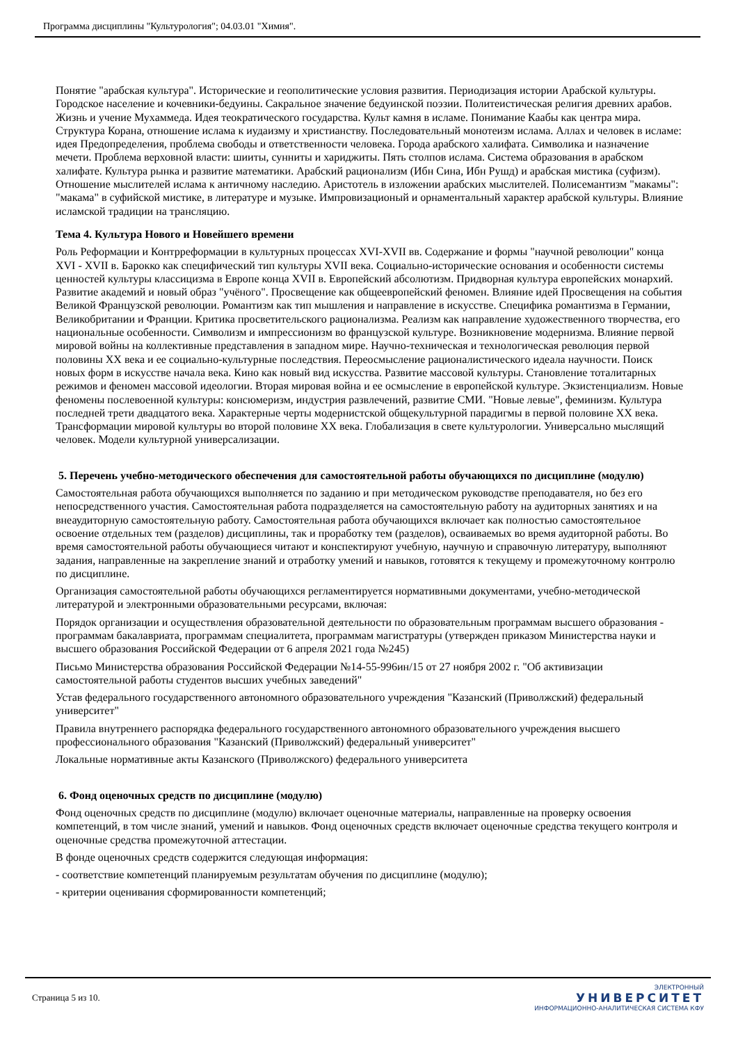Программа дисциплины "Культурология"; 04.03.01 "Химия".
Понятие "арабская культура". Исторические и геополитические условия развития. Периодизация истории Арабской культуры. Городское население и кочевники-бедуины. Сакральное значение бедуинской поэзии. Политеистическая религия древних арабов. Жизнь и учение Мухаммеда. Идея теократического государства. Культ камня в исламе. Понимание Каабы как центра мира. Структура Корана, отношение ислама к иудаизму и христианству. Последовательный монотеизм ислама. Аллах и человек в исламе: идея Предопределения, проблема свободы и ответственности человека. Города арабского халифата. Символика и назначение мечети. Проблема верховной власти: шииты, сунниты и хариджиты. Пять столпов ислама. Система образования в арабском халифате. Культура рынка и развитие математики. Арабский рационализм (Ибн Сина, Ибн Рушд) и арабская мистика (суфизм). Отношение мыслителей ислама к античному наследию. Аристотель в изложении арабских мыслителей. Полисемантизм "макамы": "макама" в суфийской мистике, в литературе и музыке. Импровизационый и орнаментальный характер арабской культуры. Влияние исламской традиции на трансляцию.
Тема 4. Культура Нового и Новейшего времени
Роль Реформации и Контрреформации в культурных процессах XVI-XVII вв. Содержание и формы "научной революции" конца XVI - XVII в. Барокко как специфический тип культуры XVII века. Социально-исторические основания и особенности системы ценностей культуры классицизма в Европе конца XVII в. Европейский абсолютизм. Придворная культура европейских монархий. Развитие академий и новый образ "учёного". Просвещение как общеевропейский феномен. Влияние идей Просвещения на события Великой Французской революции. Романтизм как тип мышления и направление в искусстве. Специфика романтизма в Германии, Великобритании и Франции. Критика просветительского рационализма. Реализм как направление художественного творчества, его национальные особенности. Символизм и импрессионизм во французской культуре. Возникновение модернизма. Влияние первой мировой войны на коллективные представления в западном мире. Научно-техническая и технологическая революция первой половины XX века и ее социально-культурные последствия. Переосмысление рационалистического идеала научности. Поиск новых форм в искусстве начала века. Кино как новый вид искусства. Развитие массовой культуры. Становление тоталитарных режимов и феномен массовой идеологии. Вторая мировая война и ее осмысление в европейской культуре. Экзистенциализм. Новые феномены послевоенной культуры: консюмеризм, индустрия развлечений, развитие СМИ. "Новые левые", феминизм. Культура последней трети двадцатого века. Характерные черты модернистской общекультурной парадигмы в первой половине XX века. Трансформации мировой культуры во второй половине XX века. Глобализация в свете культурологии. Универсально мыслящий человек. Модели культурной универсализации.
5. Перечень учебно-методического обеспечения для самостоятельной работы обучающихся по дисциплине (модулю)
Самостоятельная работа обучающихся выполняется по заданию и при методическом руководстве преподавателя, но без его непосредственного участия. Самостоятельная работа подразделяется на самостоятельную работу на аудиторных занятиях и на внеаудиторную самостоятельную работу. Самостоятельная работа обучающихся включает как полностью самостоятельное освоение отдельных тем (разделов) дисциплины, так и проработку тем (разделов), осваиваемых во время аудиторной работы. Во время самостоятельной работы обучающиеся читают и конспектируют учебную, научную и справочную литературу, выполняют задания, направленные на закрепление знаний и отработку умений и навыков, готовятся к текущему и промежуточному контролю по дисциплине.
Организация самостоятельной работы обучающихся регламентируется нормативными документами, учебно-методической литературой и электронными образовательными ресурсами, включая:
Порядок организации и осуществления образовательной деятельности по образовательным программам высшего образования - программам бакалавриата, программам специалитета, программам магистратуры (утвержден приказом Министерства науки и высшего образования Российской Федерации от 6 апреля 2021 года №245)
Письмо Министерства образования Российской Федерации №14-55-996ин/15 от 27 ноября 2002 г. "Об активизации самостоятельной работы студентов высших учебных заведений"
Устав федерального государственного автономного образовательного учреждения "Казанский (Приволжский) федеральный университет"
Правила внутреннего распорядка федерального государственного автономного образовательного учреждения высшего профессионального образования "Казанский (Приволжский) федеральный университет"
Локальные нормативные акты Казанского (Приволжского) федерального университета
6. Фонд оценочных средств по дисциплине (модулю)
Фонд оценочных средств по дисциплине (модулю) включает оценочные материалы, направленные на проверку освоения компетенций, в том числе знаний, умений и навыков. Фонд оценочных средств включает оценочные средства текущего контроля и оценочные средства промежуточной аттестации.
В фонде оценочных средств содержится следующая информация:
- соответствие компетенций планируемым результатам обучения по дисциплине (модулю);
- критерии оценивания сформированности компетенций;
Страница 5 из 10.
ЭЛЕКТРОННЫЙ
УНИВЕРСИТЕТ
ИНФОРМАЦИОННО-АНАЛИТИЧЕСКАЯ СИСТЕМА КФУ